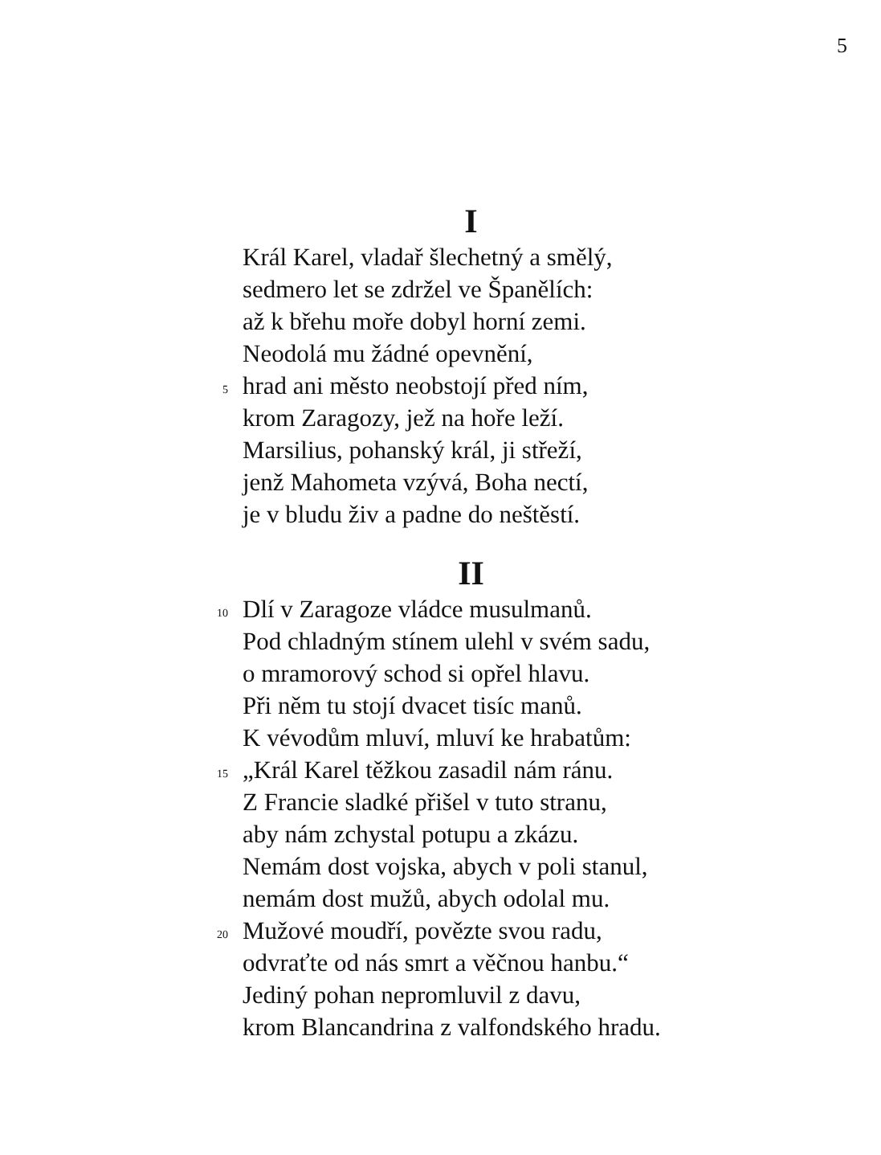5
I
Král Karel, vladař šlechetný a smělý,
sedmero let se zdržel ve Španělích:
až k břehu moře dobyl horní zemi.
Neodolá mu žádné opevnění,
5 hrad ani město neobstojí před ním,
krom Zaragozy, jež na hoře leží.
Marsilius, pohanský král, ji střeží,
jenž Mahometa vzývá, Boha nectí,
je v bludu živ a padne do neštěstí.
II
10 Dlí v Zaragoze vládce musulmanů.
Pod chladným stínem ulehl v svém sadu,
o mramorový schod si opřel hlavu.
Při něm tu stojí dvacet tisíc manů.
K vévodům mluví, mluví ke hrabatům:
15 „Král Karel těžkou zasadil nám ránu.
Z Francie sladké přišel v tuto stranu,
aby nám zchystal potupu a zkázu.
Nemám dost vojska, abych v poli stanul,
nemám dost mužů, abych odolal mu.
20 Mužové moudří, povězte svou radu,
odvraťte od nás smrt a věčnou hanbu.“
Jediný pohan nepromluvil z davu,
krom Blancandrina z valfondského hradu.